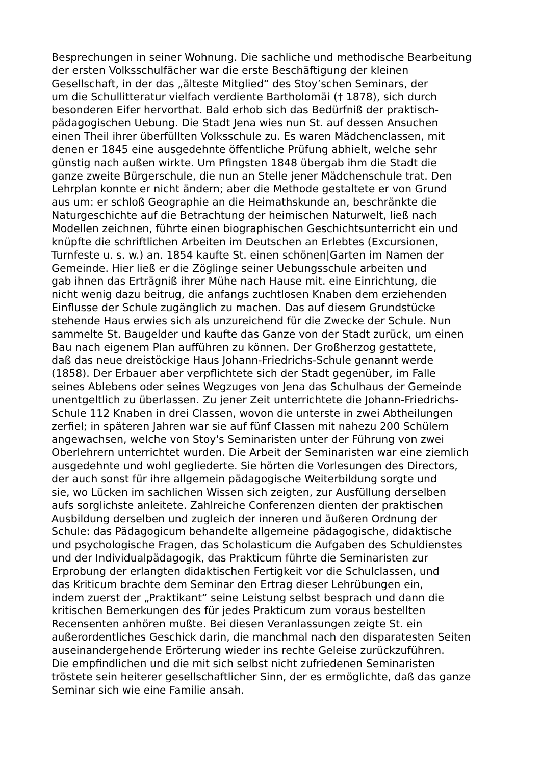Besprechungen in seiner Wohnung. Die sachliche und methodische Bearbeitung
der ersten Volksschulfächer war die erste Beschäftigung der kleinen
Gesellschaft, in der das „älteste Mitglied“ des Stoy’schen Seminars, der
um die Schullitteratur vielfach verdiente Bartholomäi († 1878), sich durch
besonderen Eifer hervorthat. Bald erhob sich das Bedürfniß der praktisch-
pädagogischen Uebung. Die Stadt Jena wies nun St. auf dessen Ansuchen
einen Theil ihrer überfüllten Volksschule zu. Es waren Mädchenclassen, mit
denen er 1845 eine ausgedehnte öffentliche Prüfung abhielt, welche sehr
günstig nach außen wirkte. Um Pfingsten 1848 übergab ihm die Stadt die
ganze zweite Bürgerschule, die nun an Stelle jener Mädchenschule trat. Den
Lehrplan konnte er nicht ändern; aber die Methode gestaltete er von Grund
aus um: er schloß Geographie an die Heimathskunde an, beschränkte die
Naturgeschichte auf die Betrachtung der heimischen Naturwelt, ließ nach
Modellen zeichnen, führte einen biographischen Geschichtsunterricht ein und
knüpfte die schriftlichen Arbeiten im Deutschen an Erlebtes (Excursionen,
Turnfeste u. s. w.) an. 1854 kaufte St. einen schönen|Garten im Namen der
Gemeinde. Hier ließ er die Zöglinge seiner Uebungsschule arbeiten und
gab ihnen das Erträgniß ihrer Mühe nach Hause mit. eine Einrichtung, die
nicht wenig dazu beitrug, die anfangs zuchtlosen Knaben dem erziehenden
Einflusse der Schule zugänglich zu machen. Das auf diesem Grundstücke
stehende Haus erwies sich als unzureichend für die Zwecke der Schule. Nun
sammelte St. Baugelder und kaufte das Ganze von der Stadt zurück, um einen
Bau nach eigenem Plan aufführen zu können. Der Großherzog gestattete,
daß das neue dreistöckige Haus Johann-Friedrichs-Schule genannt werde
(1858). Der Erbauer aber verpflichtete sich der Stadt gegenüber, im Falle
seines Ablebens oder seines Wegzuges von Jena das Schulhaus der Gemeinde
unentgeltlich zu überlassen. Zu jener Zeit unterrichtete die Johann-Friedrichs-
Schule 112 Knaben in drei Classen, wovon die unterste in zwei Abtheilungen
zerfiel; in späteren Jahren war sie auf fünf Classen mit nahezu 200 Schülern
angewachsen, welche von Stoy's Seminaristen unter der Führung von zwei
Oberlehrern unterrichtet wurden. Die Arbeit der Seminaristen war eine ziemlich
ausgedehnte und wohl gegliederte. Sie hörten die Vorlesungen des Directors,
der auch sonst für ihre allgemein pädagogische Weiterbildung sorgte und
sie, wo Lücken im sachlichen Wissen sich zeigten, zur Ausfüllung derselben
aufs sorglichste anleitete. Zahlreiche Conferenzen dienten der praktischen
Ausbildung derselben und zugleich der inneren und äußeren Ordnung der
Schule: das Pädagogicum behandelte allgemeine pädagogische, didaktische
und psychologische Fragen, das Scholasticum die Aufgaben des Schuldienstes
und der Individualpädagogik, das Prakticum führte die Seminaristen zur
Erprobung der erlangten didaktischen Fertigkeit vor die Schulclassen, und
das Kriticum brachte dem Seminar den Ertrag dieser Lehrübungen ein,
indem zuerst der „Praktikant“ seine Leistung selbst besprach und dann die
kritischen Bemerkungen des für jedes Prakticum zum voraus bestellten
Recensenten anhören mußte. Bei diesen Veranlassungen zeigte St. ein
außerordentliches Geschick darin, die manchmal nach den disparatesten Seiten
auseinandergehende Erörterung wieder ins rechte Geleise zurückzuführen.
Die empfindlichen und die mit sich selbst nicht zufriedenen Seminaristen
tröstete sein heiterer gesellschaftlicher Sinn, der es ermöglichte, daß das ganze
Seminar sich wie eine Familie ansah.